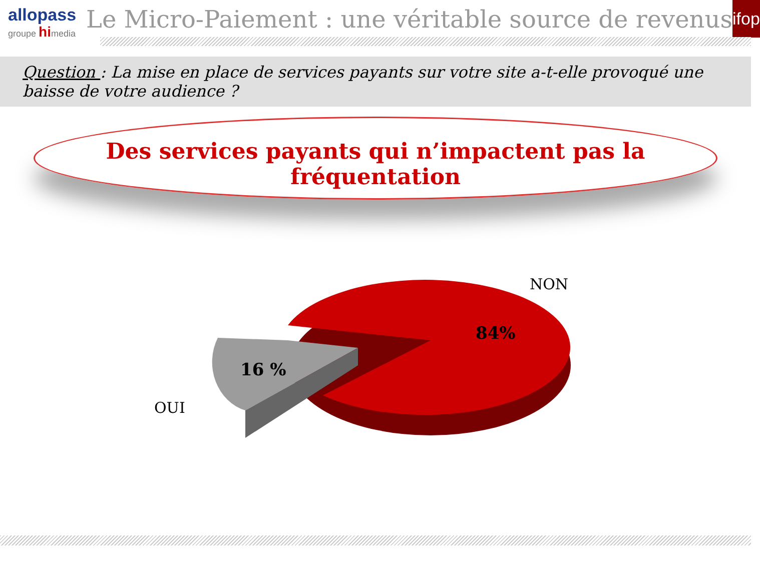allopass
groupe himedia
Le Micro-Paiement : une véritable source de revenus
ifop
Question : La mise en place de services payants sur votre site a-t-elle provoqué une baisse de votre audience ?
Des services payants qui n’impactent pas la fréquentation
NON
84%
16 %
OUI